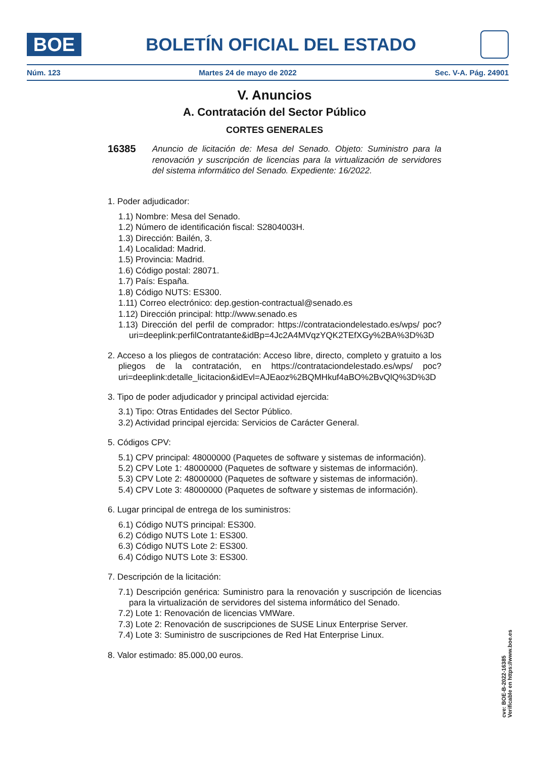BOE
BOLETÍN OFICIAL DEL ESTADO
Núm. 123 Martes 24 de mayo de 2022 Sec. V-A. Pág. 24901
V. Anuncios
A. Contratación del Sector Público
CORTES GENERALES
16385 Anuncio de licitación de: Mesa del Senado. Objeto: Suministro para la renovación y suscripción de licencias para la virtualización de servidores del sistema informático del Senado. Expediente: 16/2022.
1. Poder adjudicador:
1.1) Nombre: Mesa del Senado.
1.2) Número de identificación fiscal: S2804003H.
1.3) Dirección: Bailén, 3.
1.4) Localidad: Madrid.
1.5) Provincia: Madrid.
1.6) Código postal: 28071.
1.7) País: España.
1.8) Código NUTS: ES300.
1.11) Correo electrónico: dep.gestion-contractual@senado.es
1.12) Dirección principal: http://www.senado.es
1.13) Dirección del perfil de comprador: https://contrataciondelestado.es/wps/ poc?uri=deeplink:perfilContratante&idBp=4Jc2A4MVqzYQK2TEfXGy%2BA%3D%3D
2. Acceso a los pliegos de contratación: Acceso libre, directo, completo y gratuito a los pliegos de la contratación, en https://contrataciondelestado.es/wps/ poc?uri=deeplink:detalle_licitacion&idEvl=AJEaoz%2BQMHkuf4aBO%2BvQlQ%3D%3D
3. Tipo de poder adjudicador y principal actividad ejercida:
3.1) Tipo: Otras Entidades del Sector Público.
3.2) Actividad principal ejercida: Servicios de Carácter General.
5. Códigos CPV:
5.1) CPV principal: 48000000 (Paquetes de software y sistemas de información).
5.2) CPV Lote 1: 48000000 (Paquetes de software y sistemas de información).
5.3) CPV Lote 2: 48000000 (Paquetes de software y sistemas de información).
5.4) CPV Lote 3: 48000000 (Paquetes de software y sistemas de información).
6. Lugar principal de entrega de los suministros:
6.1) Código NUTS principal: ES300.
6.2) Código NUTS Lote 1: ES300.
6.3) Código NUTS Lote 2: ES300.
6.4) Código NUTS Lote 3: ES300.
7. Descripción de la licitación:
7.1) Descripción genérica: Suministro para la renovación y suscripción de licencias para la virtualización de servidores del sistema informático del Senado.
7.2) Lote 1: Renovación de licencias VMWare.
7.3) Lote 2: Renovación de suscripciones de SUSE Linux Enterprise Server.
7.4) Lote 3: Suministro de suscripciones de Red Hat Enterprise Linux.
8. Valor estimado: 85.000,00 euros.
cve: BOE-B-2022-16385
Verificable en https://www.boe.es